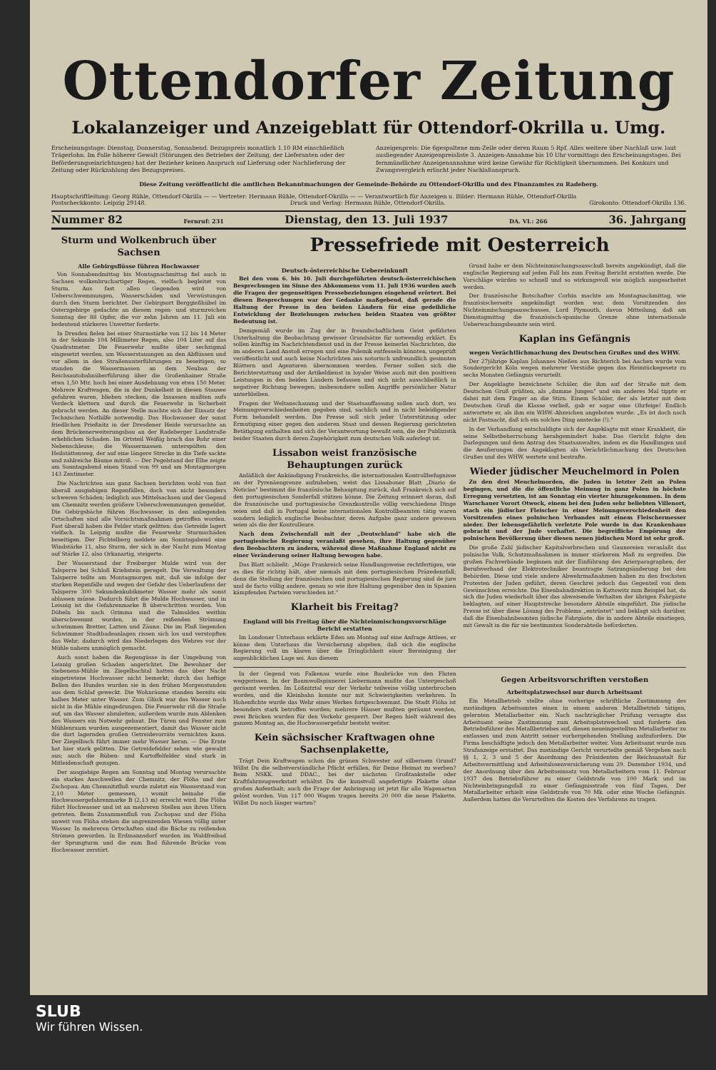Ottendorfer Zeitung
Lokalanzeiger und Anzeigeblatt für Ottendorf-Okrilla u. Umg.
Erscheinungstage: Dienstag, Donnerstag, Sonnabend. Bezugspreis monatlich 1.10 RM einschließlich Trägerlohn. Im Falle höherer Gewalt (Störungen des Betriebes der Zeitung, der Lieferanten oder der Beförderungseinrichtungen) hat der Bezieher keinen Anspruch auf Lieferung oder Nachlieferung der Zeitung oder Rückzahlung des Bezugspreises.
Anzeigenpreis: Die 6gespaltene mm-Zeile oder deren Raum 5 Rpf. Alles weitere über Nachlaß usw. laut ausliegender Anzeigenpreisliste 3. Anzeigen-Annahme bis 10 Uhr vormittags des Erscheinungstages. Bei fernmündlicher Anzeigenannahme wird keine Gewähr für Richtigkeit übernommen. Bei Konkurs und Zwangsvergleich erlischt jeder Nachlaßanspruch.
Diese Zeitung veröffentlicht die amtlichen Bekanntmachungen der Gemeinde-Behörde zu Ottendorf-Okrilla und des Finanzamtes zu Radeberg.
Hauptschriftleitung: Georg Rühle, Ottendorf-Okrilla — — Vertreter: Hermann Rühle, Ottendorf-Okrilla — — Verantwortlich für Anzeigen u. Bilder: Hermann Rühle, Ottendorf-Okrilla
Postscheckkonto: Leipzig 29148. Druck und Verlag: Hermann Rühle, Ottendorf-Okrilla. Girokonto: Ottendorf-Okrilla 136.
Nummer 82 Fernruf: 231 Dienstag, den 13. Juli 1937 DA. VI.: 266 36. Jahrgang
Sturm und Wolkenbruch über Sachsen
Alle Gebirgsflüsse führen Hochwasser
Von Sonnabendmittag bis Montagnachmittag fiel auch in Sachsen wolkenbruchartiger Regen, vielfach begleitet von Sturm. Aus fast allen Gegenden wird von Ueberschwemmungen, Wasserschäden und Verwüstungen durch den Sturm berichtet. Der Gebirgsort Berggießhübel im Osterzgebirge gedachte an diesem regen- und sturmreichen Sonntag der 88 Opfer, die vor zehn Jahren am 11. Juli ein bedeutend stärkeres Unwetter forderte.
In Dresden fielen bei einer Sturmstärke von 12 bis 14 Meter in der Sekunde 104 Millimeter Regen, also 104 Liter auf das Quadratmeter. Die Feuerwehr mußte über sechzigmal eingesetzt werden, um Wasserstauungen an den Abflüssen und vor allem in den Straßenunterführungen zu beseitigen; so standen die Wassermassen an dem Neubau der Reichsautobahnüberführung über die Großenhainer Straße etwa 1,50 Mtr. hoch bei einer Ausdehnung von etwa 150 Meter. Mehrere Kraftwagen, die in der Dunkelheit in diesen Stausee gefahren waren, blieben stecken; die Insassen mußten aufs Verdeck klettern und durch die Feuerwehr in Sicherheit gebracht werden. An dieser Stelle machte sich der Einsatz der Technischen Nothilfe notwendig. Das Hochwasser der sonst friedlichen Prießnitz in der Dresdener Heide verursachte an dem Brückenerweiterungsbau an der Radeberger Landstraße erheblichen Schaden. Im Ortsteil Weißig brach das Rohr einer Nebenschleuse; die Wassermassen unterspülten den Heilstättenweg, der auf eine längere Strecke in die Tiefe sackte und zahlreiche Bäume mitriß. — Der Pegelstand der Elbe zeigte am Sonntagabend einen Stand von 99 und am Montagmorgen 143 Zentimeter.
Die Nachrichten aus ganz Sachsen berichten wohl von fast überall ausgiebigen Regenfällen, doch von nicht besonders schweren Schäden; lediglich aus Mittelsachsen und der Gegend um Chemnitz werden größere Ueberschwemmungen gemeldet. Die Gebirgsbäche führen Hochwasser, in den anliegenden Ortschaften sind alle Vorsichtsmaßnahmen getroffen worden. Fast überall haben die Felder stark gelitten: das Getreide lagert vielfach. In Leipzig mußte die Feuerwehr Sturmschäden beseitigen. Der Fichtelberg meldete am Sonntagabend eine Windstärke 11, also Sturm, der sich in der Nacht zum Montag auf Stärke 12, also Orkanartig, steigerte.
Der Wasserstand der Freiberger Mulde wird von der Talsperre bei Schloß Kriebstein geregelt. Die Verwaltung der Talsperre teilte am Montagmorgen mit, daß sie infolge der starken Regenfälle und wegen der Gefahr des Ueberlaufens der Talsperre 300 Sekundenkubikmeter Wasser mehr als sonst ablassen müsse. Dadurch führt die Mulde Hochwasser, und in Leisnig ist die Gefahrenmarke B überschritten worden. Von Döbeln bis nach Grimma sind die Talmulden weithin überschwemmt worden, in der reißenden Strömung schwimmen Bretter, Latten und Zäune. Die im Fluß liegenden Schwimmer Stadtbadeanlagen rissen sich los und verstopften das Wehr; dadurch wird das Niederlegen des Wehres vor der Mühle nahezu unmöglich gemacht.
Auch sonst haben die Regengüsse in der Umgebung von Leisnig großen Schaden angerichtet. Die Bewohner der Siebenens-Mühle im Ziegelbachtal hatten das über Nacht eingetretene Hochwasser nicht bemerkt; durch das heftige Bellen des Hundes wurden sie in den frühen Morgenstunden aus dem Schlaf geweckt. Die Wohnräume standen bereits ein halbes Meter unter Wasser. Zum Glück war das Wasser noch nicht in die Mühle eingedrungen. Die Feuerwehr riß die Straße auf, um das Wasser abzuleiten; außerdem wurde zum Ablenken des Wassers ein Notwehr gebaut. Die Türen und Fenster zum Mühlenraum wurden ausgezementiert, damit das Wasser nicht die dort lagernden großen Getreidevorräte vernichten kann. Der Ziegelbach führt immer mehr Wasser heran. — Die Ernte hat hier stark gelitten. Die Getreidefelder sehen wie gewalzt aus; auch die Rüben- und Kartoffelfelder sind stark in Mitleidenschaft gezogen.
Der ausgiebige Regen am Sonntag und Montag verursachte ein starkes Anschwellen der Chemnitz, der Flöha und der Zschopau. Am Chemnitzfluß wurde zuletzt ein Wasserstand von 2,10 Meter gemessen, womit beinahe die Hochwassergefahrenmarke B (2,13 m) erreicht wird. Die Flöha führt Hochwasser und ist an mehreren Stellen aus ihren Ufern getreten. Beim Zusammenfluß von Zschopau und der Flöha unweit von Flöha stehen die angrenzenden Wiesen völlig unter Wasser. In mehreren Ortschaften sind die Bäche zu reißenden Strömen geworden. In Erdmannsdorf wurden im Waldfreibad der Sprungturm und die zum Bad führende Brücke vom Hochwasser zerstört.
Pressefriede mit Oesterreich
Deutsch-österreichische Uebereinkunft
Bei den vom 6. bis 10. Juli durchgeführten deutsch-österreichischen Besprechungen im Sinne des Abkommens vom 11. Juli 1936 wurden auch die Fragen der gegenseitigen Pressebeziehungen eingehend erörtert. Bei diesen Besprechungen war der Gedanke maßgebend, daß gerade die Haltung der Presse in den beiden Ländern für eine gedeihliche Entwicklung der Beziehungen zwischen beiden Staaten von größter Bedeutung ist.
Demgemäß wurde im Zug der in freundschaftlichem Geist geführten Unterhaltung die Beobachtung gewisser Grundsätze für notwendig erklärt. Es sollen künftig im Nachrichtendienst und in der Presse keinerlei Nachrichten, die im anderen Land Anstoß erregen und eine Polemik entfesseln könnten, ungeprüft veröffentlicht und auch keine Nachrichten aus notorisch unfreundlich gesinnten Blättern und Agenturen übernommen werden. Ferner sollen sich die Berichterstattung und der Artikeldienst in loyaler Weise auch mit den positiven Leistungen in den beiden Ländern befassen und sich nicht ausschließlich in negativer Richtung bewegen; insbesondere sollen Angriffe persönlicher Natur unterbleiben.
Fragen der Weltanschauung und der Staatsauffassung sollen auch dort, wo Meinungsverschiedenheiten gegeben sind, sachlich und in nicht beleidigender Form behandelt werden. Die Presse soll sich jeder Unterstützung oder Ermutigung einer gegen den anderen Staat und dessen Regierung gerichteten Betätigung enthalten und sich der Verantwortung bewußt sein, die der Publizistik beider Staaten durch deren Zugehörigkeit zum deutschen Volk auferlegt ist.
Lissabon weist französische Behauptungen zurück
Anläßlich der Ankündigung Frankreichs, die internationalen Kontrollbefugnisse an der Pyrenäengrenze aufzuheben, weist das Lissaboner Blatt „Diario de Noticias" bestimmt die französische Behauptung zurück, daß Frankreich sich auf den portugiesischen Sonderfall stützen könne. Die Zeitung erinnert daran, daß die französische und portugiesische Grenzkontrolle völlig verschiedene Dinge seien und daß in Portugal keine internationalen Kontrollbeamten tätig waren sondern lediglich englische Beobachter, deren Aufgabe ganz andere gewesen seien als die der Kontrolleure.
Nach dem Zwischenfall mit der „Deutschland" habe sich die portugiesische Regierung veranlaßt gesehen, ihre Haltung gegenüber den Beobachtern zu ändern, während diese Maßnahme England nicht zu einer Veränderung seiner Haltung bewogen habe.
Das Blatt schließt: „Möge Frankreich seine Handlungsweise rechtfertigen, wie es dies für richtig hält, aber niemals mit dem portugiesischen Präzedenzfall; denn die Stellung der französischen und portugiesischen Regierung sind de jure und de facto völlig andere, genau so wie ihre Haltung gegenüber den in Spanien kämpfenden Parteien verschieden ist."
Klarheit bis Freitag?
England will bis Freitag über die Nichteinmischungsvorschläge Bericht erstatten
Im Londoner Unterhaus erklärte Eden am Montag auf eine Anfrage Attlees, er könne dem Unterhaus die Versicherung abgeben, daß sich die englische Regierung voll im klaren über die Dringlichkeit einer Bereinigung der augenblicklichen Lage sei. Aus diesem
Grund habe er dem Nichteinmischungsausschuß bereits angekündigt, daß die englische Regierung auf jeden Fall bis zum Freitag Bericht erstatten werde. Die Vorschläge würden so schnell und so wirkungsvoll wie möglich ausgearbeitet werden.
Der französische Botschafter Corbin machte am Montagnachmittag, wie französischerseits angekündigt worden war, dem Vorsitzenden des Nichteinmischungsausschusses, Lord Plymouth, davon Mitteilung, daß am Dienstagmittag die französisch-spanische Grenze ohne internationale Ueberwachungsbeamte sein wird.
Kaplan ins Gefängnis
wegen Verächtlichmachung des Deutschen Grußes und des WHW.
Der 27jährige Kaplan Johannes Nießen aus Richterich bei Aachen wurde vom Sondergericht Köln wegen mehrerer Verstöße gegen das Heimtückegesetz zu sechs Monaten Gefängnis verurteilt.
Der Angeklagte bezeichnete Schüler, die ihm auf der Straße mit dem Deutschen Gruß grüßten, als „dumme Jungen" und ein anderes Mal tippte er dabei mit dem Finger an die Stirn. Einem Schüler, der als letzter mit dem Deutschen Gruß die Klasse verließ, gab er sogar eine Ohrfeige! Endlich antwortete er, als ihm ein WHW.-Abzeichen angeboten wurde: „Es ist doch noch nicht Fastnacht, daß ich ein solches Ding anstecke (!)."
In der Verhandlung entschuldigte sich der Angeklagte mit einer Krankheit, die seine Selbstbeherrschung herabgemindert habe. Das Gericht folgte den Darlegungen und dem Antrag des Staatsanwaltes, indem es die Handlungen und die Aeußerungen des Angeklagten als Verächtlichmachung des Deutschen Grußes und des WHW. wertete und bestrafte.
Wieder jüdischer Meuchelmord in Polen
Zu den drei Meuchelmorden, die Juden in letzter Zeit an Polen begingen, und die die öffentliche Meinung in ganz Polen in höchste Erregung versetzten, ist am Sonntag ein vierter hinzugekommen. In dem Warschauer Vorort Otwock, einem bei den Juden sehr beliebten Villenort, stach ein jüdischer Fleischer in einer Meinungsverschiedenheit den Vorsitzenden eines polnischen Verbandes mit einem Fleischermesser nieder. Der lebensgefährlich verletzte Pole wurde in das Krankenhaus gebracht und der Jude verhaftet. Die begreifliche Empörung der polnischen Bevölkerung über diesen neuen jüdischen Mord ist sehr groß.
Die große Zahl jüdischer Kapitalverbrechen und Gaunereien veranlaßt das polnische Volk, Schutzmaßnahmen in immer stärkerem Maß zu ergreifen. Die großen Fachverbände beginnen mit der Einführung des Arierparagraphen; der Berufsverband der Elektrotechniker beantragte Satzungsänderung bei den Behörden. Diese und viele andere Abwehrmaßnahmen haben zu den frechsten Protesten der Juden geführt, deren Geschrei jedoch das Gegenteil von dem Gewünschten erreichte. Die Eisenbahndirektion in Kattowitz zum Beispiel hat, da sich die Juden wiederholt über das abweisende Verhalten der übrigen Fahrgäste beklagten, auf einer Hauptstrecke besondere Abteile eingeführt. Die jüdische Presse ist über diese Lösung des Problems „entrüstet" und beklagt sich darüber, daß die Eisenbahnbeamten jüdische Fahrgäste, die in andere Abteile einstiegen, mit Gewalt in die für sie bestimmten Sonderabteile beförderten.
In der Gegend von Falkenau wurde eine Baubrücke von den Fluten weggerissen. In der Baumwollspinnerei Liebermann mußte das Untergeschoß geräumt werden. Im Lößnitztal war der Verkehr teilweise völlig unterbrochen worden, und die Kleinbahn konnte nur mit Schwierigkeiten verkehren. In Hohenfichte wurde das Wehr eines Werkes fortgeschwemmt. Die Stadt Flöha ist besonders stark betroffen worden; mehrere Häuser mußten geräumt werden, zwei Brücken wurden für den Verkehr gesperrt. Der Regen hielt während des ganzen Montag an, die Hochwassergefahr besteht weiter.
Kein sächsischer Kraftwagen ohne Sachsenplakette,
Trägt Dein Kraftwagen schon die grünen Schwester auf silbernem Grund? Willst Du die selbstverständliche Pflicht erfüllen, für Deine Heimat zu werben? Beim NSKK. und DDAC., bei der nächsten Großtankstelle oder Kraftfahrzeugwerkstatt erhältst Du die kunstvoll angefertigte Plakette ohne großen Aufenthalt; auch die Frage der Anbringung ist jetzt für alle Wagenarten gelöst worden. Von 117 000 Wagen tragen bereits 20 000 die neue Plakette. Willst Du noch länger warten?
Gegen Arbeitsvorschriften verstoßen
Arbeitsplatzwechsel nur durch Arbeitsamt
Ein Metallbetrieb stellte ohne vorherige schriftliche Zustimmung des zuständigen Arbeitsamtes einen in einem anderen Metallbetrieb tätigen, gelernten Metallarbeiter ein. Nach nachträglicher Prüfung versagte das Arbeitsamt seine Zustimmung zum Arbeitsplatzwechsel und forderte den Betriebsführer des Metallbetriebes auf, diesen neueingestellten Metallarbeiter zu entlassen und zum Antritt seiner vorhergehenden Stellung aufzufordern. Die Firma beschäftigte jedoch den Metallarbeiter weiter. Vom Arbeitsamt wurde nun Strafanzeige erstattet. Das zuständige Gericht verurteilte gemäß Vergehen nach §§ 1, 2, 3 und 5 der Anordnung des Präsidenten der Reichsanstalt für Arbeitsvermittlung und Arbeitslosenversicherung vom 29. Dezember 1934, und der Anordnung über den Arbeitseinsatz von Metallarbeitern vom 11. Februar 1937 den Betriebsführer zu einer Geldstrafe von 100 Mark und im Nichteinbringungsfall zu einer Gefängnisstrafe von fünf Tagen. Der Metallarbeiter erhielt eine Geldstrafe von 70 Mk. oder eine Woche Gefängnis. Außerdem hatten die Verurteilten die Kosten des Verfahrens zu tragen.
SLUB
Wir führen Wissen.